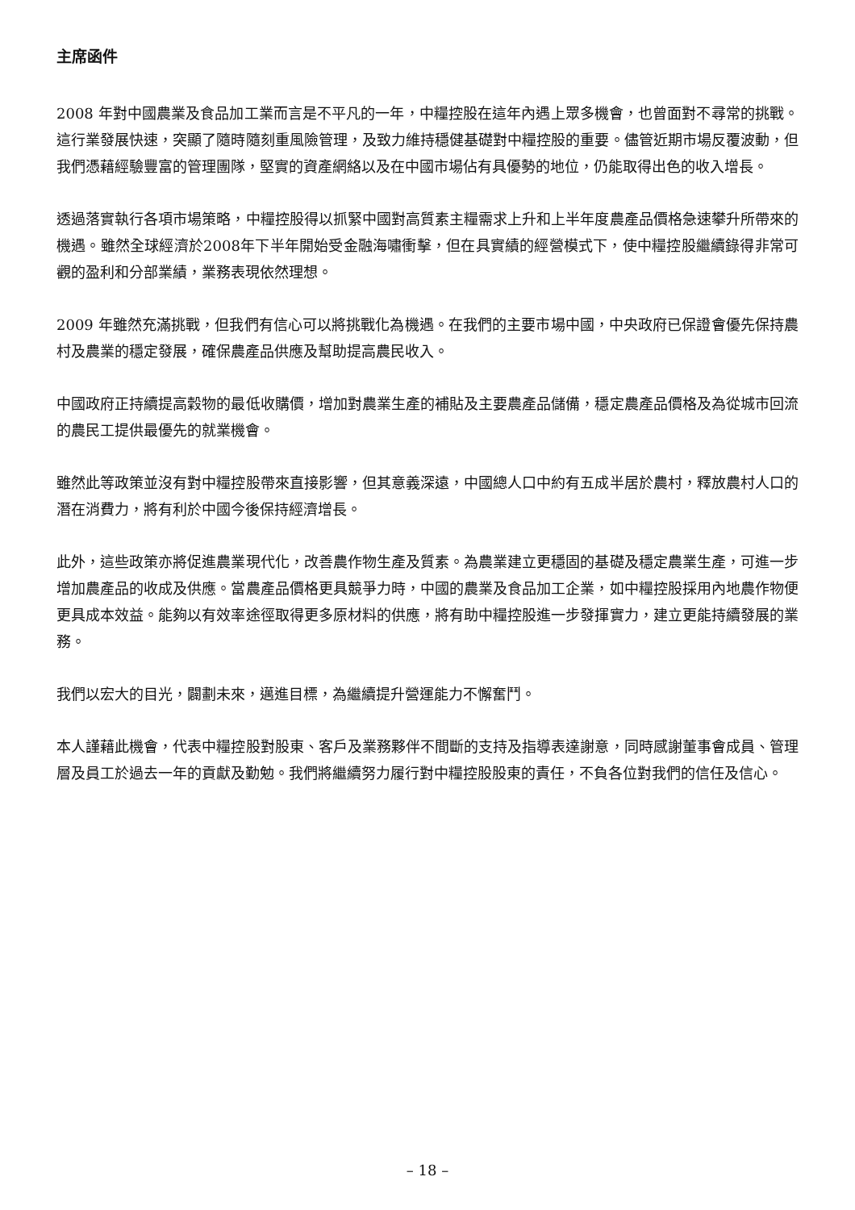主席函件
2008 年對中國農業及食品加工業而言是不平凡的一年，中糧控股在這年內遇上眾多機會，也曾面對不尋常的挑戰。這行業發展快速，突顯了隨時隨刻重風險管理，及致力維持穩健基礎對中糧控股的重要。儘管近期市場反覆波動，但我們憑藉經驗豐富的管理團隊，堅實的資產網絡以及在中國市場佔有具優勢的地位，仍能取得出色的收入增長。
透過落實執行各項市場策略，中糧控股得以抓緊中國對高質素主糧需求上升和上半年度農產品價格急速攀升所帶來的機遇。雖然全球經濟於2008年下半年開始受金融海嘯衝擊，但在具實績的經營模式下，使中糧控股繼續錄得非常可觀的盈利和分部業績，業務表現依然理想。
2009 年雖然充滿挑戰，但我們有信心可以將挑戰化為機遇。在我們的主要市場中國，中央政府已保證會優先保持農村及農業的穩定發展，確保農產品供應及幫助提高農民收入。
中國政府正持續提高穀物的最低收購價，增加對農業生產的補貼及主要農產品儲備，穩定農產品價格及為從城市回流的農民工提供最優先的就業機會。
雖然此等政策並沒有對中糧控股帶來直接影響，但其意義深遠，中國總人口中約有五成半居於農村，釋放農村人口的潛在消費力，將有利於中國今後保持經濟增長。
此外，這些政策亦將促進農業現代化，改善農作物生產及質素。為農業建立更穩固的基礎及穩定農業生產，可進一步增加農產品的收成及供應。當農產品價格更具競爭力時，中國的農業及食品加工企業，如中糧控股採用內地農作物便更具成本效益。能夠以有效率途徑取得更多原材料的供應，將有助中糧控股進一步發揮實力，建立更能持續發展的業務。
我們以宏大的目光，闢劃未來，邁進目標，為繼續提升營運能力不懈奮鬥。
本人謹藉此機會，代表中糧控股對股東、客戶及業務夥伴不間斷的支持及指導表達謝意，同時感謝董事會成員、管理層及員工於過去一年的貢獻及勤勉。我們將繼續努力履行對中糧控股股東的責任，不負各位對我們的信任及信心。
– 18 –